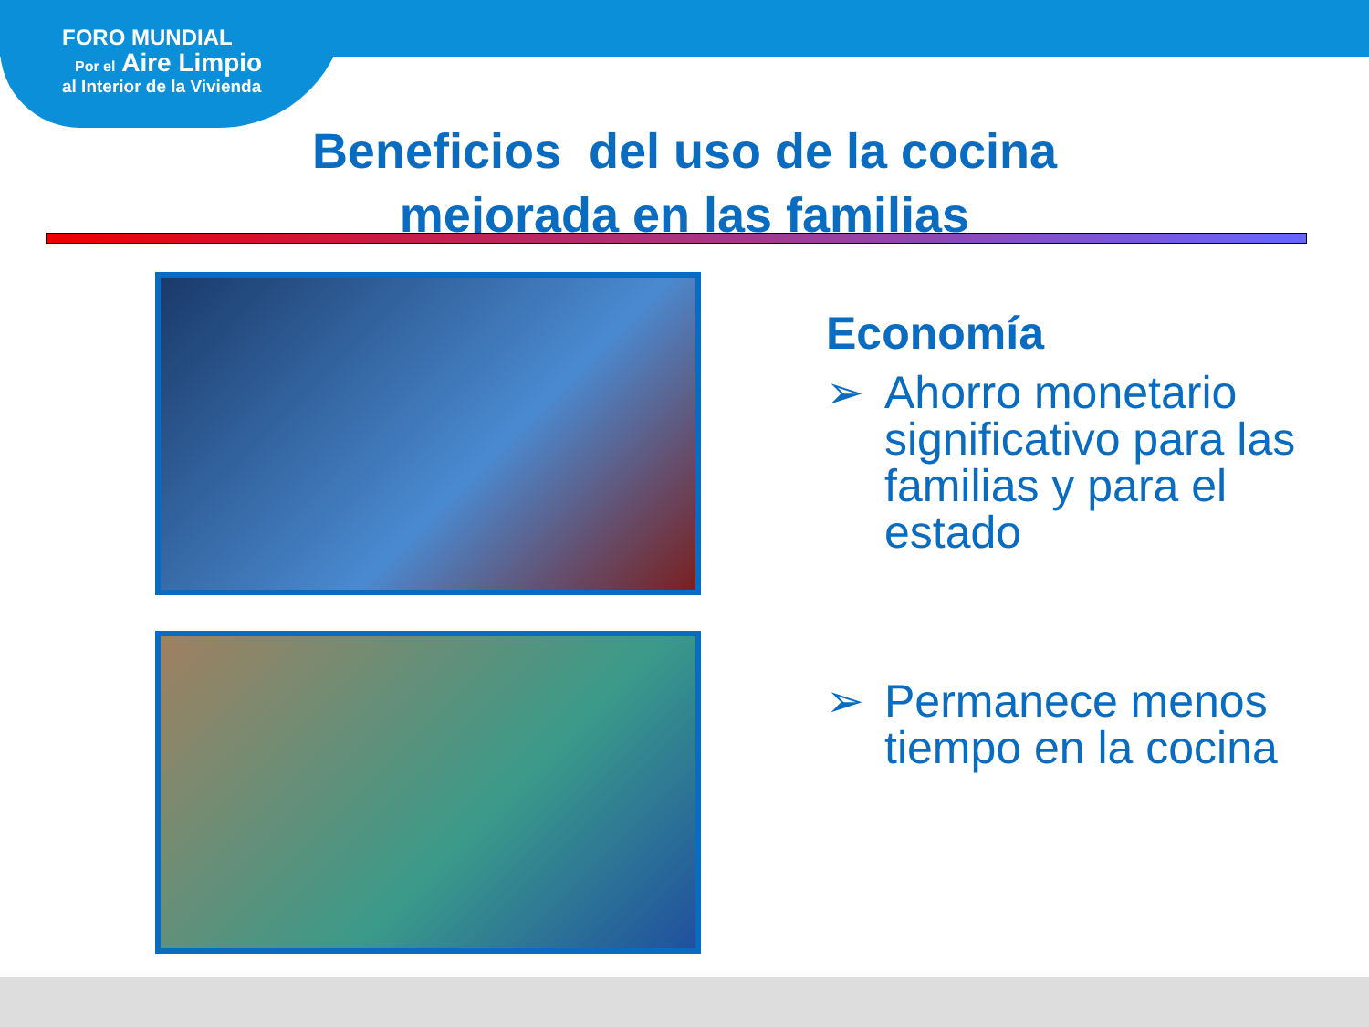FORO MUNDIAL
Por el Aire Limpio
al Interior de la Vivienda
Beneficios del uso de la cocina
mejorada en las familias
Economía
➢ Ahorro monetario significativo para las familias y para el estado
➢ Permanece menos tiempo en la cocina